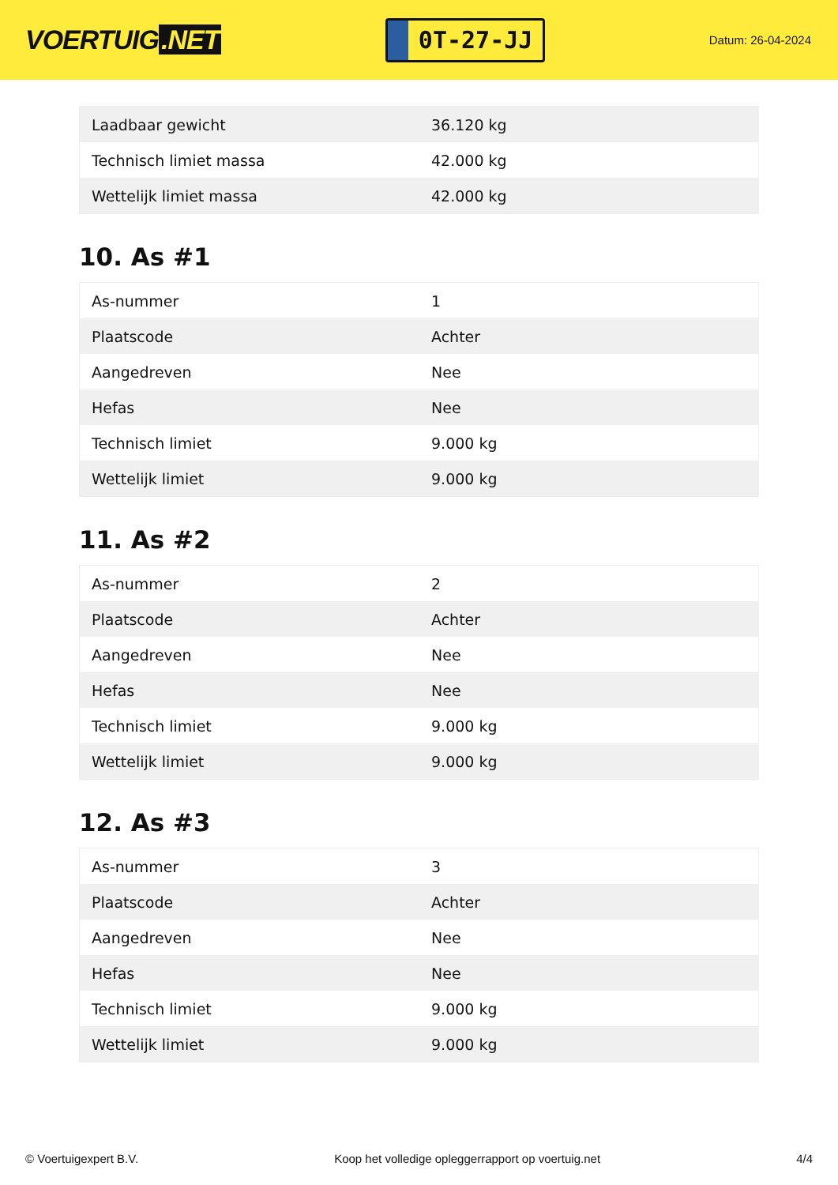VOERTUIG.NET
0T-27-JJ
Datum: 26-04-2024
| Laadbaar gewicht | 36.120 kg |
| Technisch limiet massa | 42.000 kg |
| Wettelijk limiet massa | 42.000 kg |
10. As #1
| As-nummer | 1 |
| Plaatscode | Achter |
| Aangedreven | Nee |
| Hefas | Nee |
| Technisch limiet | 9.000 kg |
| Wettelijk limiet | 9.000 kg |
11. As #2
| As-nummer | 2 |
| Plaatscode | Achter |
| Aangedreven | Nee |
| Hefas | Nee |
| Technisch limiet | 9.000 kg |
| Wettelijk limiet | 9.000 kg |
12. As #3
| As-nummer | 3 |
| Plaatscode | Achter |
| Aangedreven | Nee |
| Hefas | Nee |
| Technisch limiet | 9.000 kg |
| Wettelijk limiet | 9.000 kg |
© Voertuigexpert B.V. Koop het volledige opleggerrapport op voertuig.net 4/4